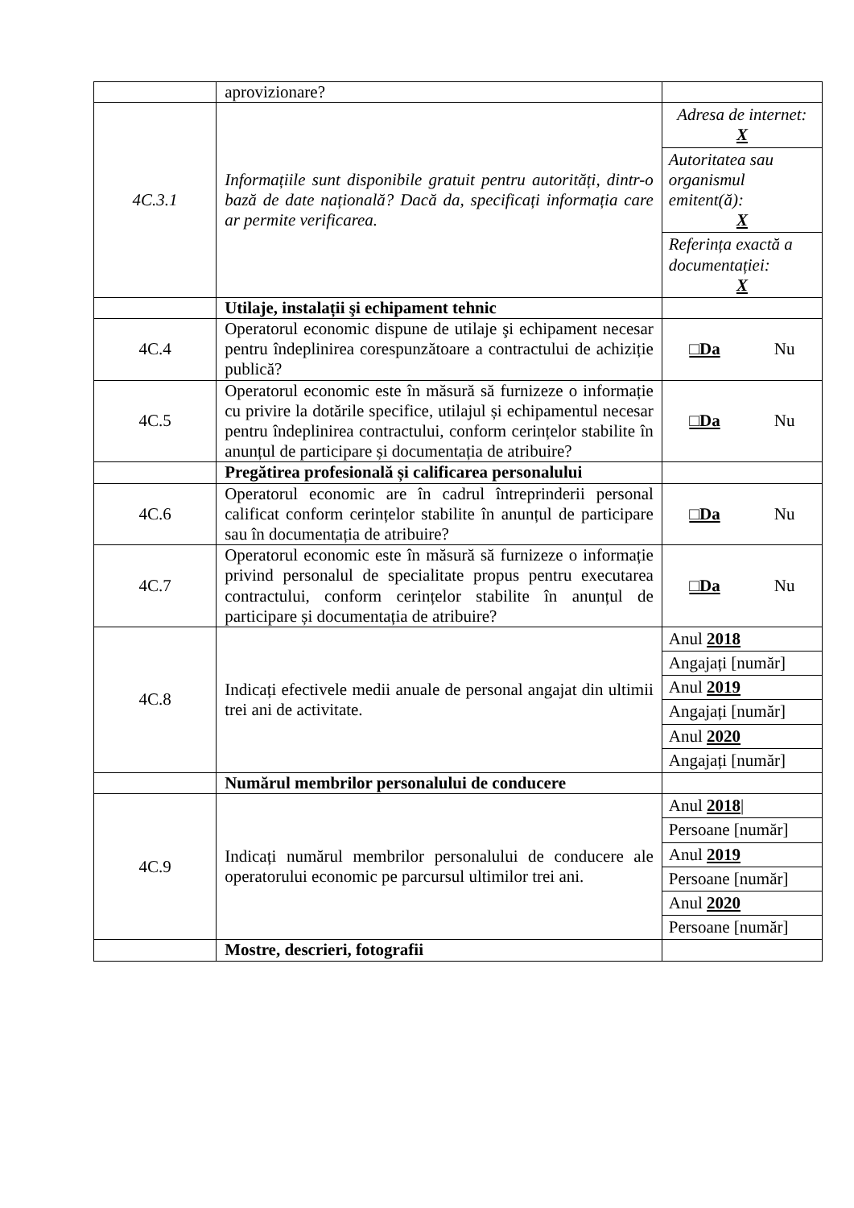| | aprovizionare? | |
| 4C.3.1 | Informațiile sunt disponibile gratuit pentru autorități, dintr-o bază de date națională? Dacă da, specificați informația care ar permite verificarea. | / Adresa de internet: X / / Autoritatea sau organismul emitent(ă): X / / Referința exactă a documentației: X / |
| | Utilaje, instalații şi echipament tehnic | |
| 4C.4 | Operatorul economic dispune de utilaje şi echipament necesar pentru îndeplinirea corespunzătoare a contractului de achiziție publică? | □Da Nu |
| 4C.5 | Operatorul economic este în măsură să furnizeze o informație cu privire la dotările specifice, utilajul și echipamentul necesar pentru îndeplinirea contractului, conform cerințelor stabilite în anunțul de participare și documentația de atribuire? | □Da Nu |
| | Pregătirea profesională și calificarea personalului | |
| 4C.6 | Operatorul economic are în cadrul întreprinderii personal calificat conform cerințelor stabilite în anunțul de participare sau în documentația de atribuire? | □Da Nu |
| 4C.7 | Operatorul economic este în măsură să furnizeze o informație privind personalul de specialitate propus pentru executarea contractului, conform cerințelor stabilite în anunțul de participare și documentația de atribuire? | □Da Nu |
| 4C.8 | Indicați efectivele medii anuale de personal angajat din ultimii trei ani de activitate. | / Anul 2018 / / Angajați [număr] / / Anul 2019 / / Angajați [număr] / / Anul 2020 / / Angajați [număr] / |
| | Numărul membrilor personalului de conducere | |
| 4C.9 | Indicați numărul membrilor personalului de conducere ale operatorului economic pe parcursul ultimilor trei ani. | / Anul 2018 / / / Persoane [număr] / / Anul 2019 / / Persoane [număr] / / Anul 2020 / / Persoane [număr] / |
| | Mostre, descrieri, fotografii | |